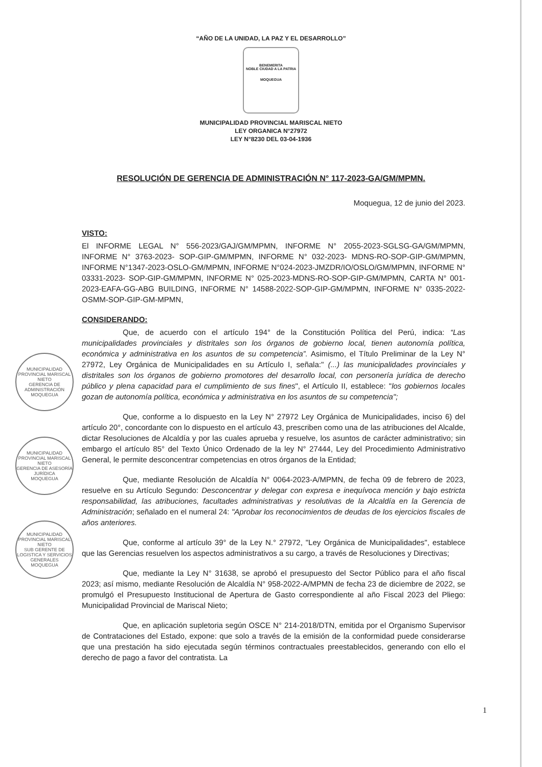“AÑO DE LA UNIDAD, LA PAZ Y EL DESARROLLO”
BENEMERITA
NOBLE CIUDAD A LA PATRIA
MOQUEGUA
MUNICIPALIDAD PROVINCIAL MARISCAL NIETO
LEY ORGANICA N°27972
LEY N°8230 DEL 03-04-1936
RESOLUCIÓN DE GERENCIA DE ADMINISTRACIÓN N° 117-2023-GA/GM/MPMN.
Moquegua, 12 de junio del 2023.
MUNICIPALIDAD PROVINCIAL MARISCAL NIETO
GERENCIA DE ADMINISTRACIÓN
MOQUEGUA
MUNICIPALIDAD PROVINCIAL MARISCAL NIETO
GERENCIA DE ASESORÍA JURÍDICA
MOQUEGUA
MUNICIPALIDAD PROVINCIAL MARISCAL NIETO
SUB GERENTE DE LOGISTICA Y SERVICIOS GENERALES
MOQUEGUA
VISTO:
El INFORME LEGAL N° 556-2023/GAJ/GM/MPMN, INFORME N° 2055-2023-SGLSG-GA/GM/MPMN, INFORME N° 3763-2023- SOP-GIP-GM/MPMN, INFORME N° 032-2023- MDNS-RO-SOP-GIP-GM/MPMN, INFORME N°1347-2023-OSLO-GM/MPMN, INFORME N°024-2023-JMZDR/IO/OSLO/GM/MPMN, INFORME N° 03331-2023- SOP-GIP-GM/MPMN, INFORME N° 025-2023-MDNS-RO-SOP-GIP-GM/MPMN, CARTA N° 001-2023-EAFA-GG-ABG BUILDING, INFORME N° 14588-2022-SOP-GIP-GM/MPMN, INFORME N° 0335-2022-OSMM-SOP-GIP-GM-MPMN,
CONSIDERANDO:
Que, de acuerdo con el artículo 194° de la Constitución Política del Perú, indica: “Las municipalidades provinciales y distritales son los órganos de gobierno local, tienen autonomía política, económica y administrativa en los asuntos de su competencia”. Asimismo, el Título Preliminar de la Ley N° 27972, Ley Orgánica de Municipalidades en su Artículo I, señala:" (...) las municipalidades provinciales y distritales son los órganos de gobierno promotores del desarrollo local, con personería jurídica de derecho público y plena capacidad para el cumplimiento de sus fines", el Artículo II, establece: "los gobiernos locales gozan de autonomía política, económica y administrativa en los asuntos de su competencia";
Que, conforme a lo dispuesto en la Ley N° 27972 Ley Orgánica de Municipalidades, inciso 6) del artículo 20°, concordante con lo dispuesto en el artículo 43, prescriben como una de las atribuciones del Alcalde, dictar Resoluciones de Alcaldía y por las cuales aprueba y resuelve, los asuntos de carácter administrativo; sin embargo el artículo 85° del Texto Único Ordenado de la ley N° 27444, Ley del Procedimiento Administrativo General, le permite desconcentrar competencias en otros órganos de la Entidad;
Que, mediante Resolución de Alcaldía N° 0064-2023-A/MPMN, de fecha 09 de febrero de 2023, resuelve en su Artículo Segundo: Desconcentrar y delegar con expresa e inequívoca mención y bajo estricta responsabilidad, las atribuciones, facultades administrativas y resolutivas de la Alcaldía en la Gerencia de Administración; señalado en el numeral 24: "Aprobar los reconocimientos de deudas de los ejercicios fiscales de años anteriores.
Que, conforme al artículo 39° de la Ley N.° 27972, "Ley Orgánica de Municipalidades", establece que las Gerencias resuelven los aspectos administrativos a su cargo, a través de Resoluciones y Directivas;
Que, mediante la Ley N° 31638, se aprobó el presupuesto del Sector Público para el año fiscal 2023; así mismo, mediante Resolución de Alcaldía N° 958-2022-A/MPMN de fecha 23 de diciembre de 2022, se promulgó el Presupuesto Institucional de Apertura de Gasto correspondiente al año Fiscal 2023 del Pliego: Municipalidad Provincial de Mariscal Nieto;
Que, en aplicación supletoria según OSCE N° 214-2018/DTN, emitida por el Organismo Supervisor de Contrataciones del Estado, expone: que solo a través de la emisión de la conformidad puede considerarse que una prestación ha sido ejecutada según términos contractuales preestablecidos, generando con ello el derecho de pago a favor del contratista. La
1